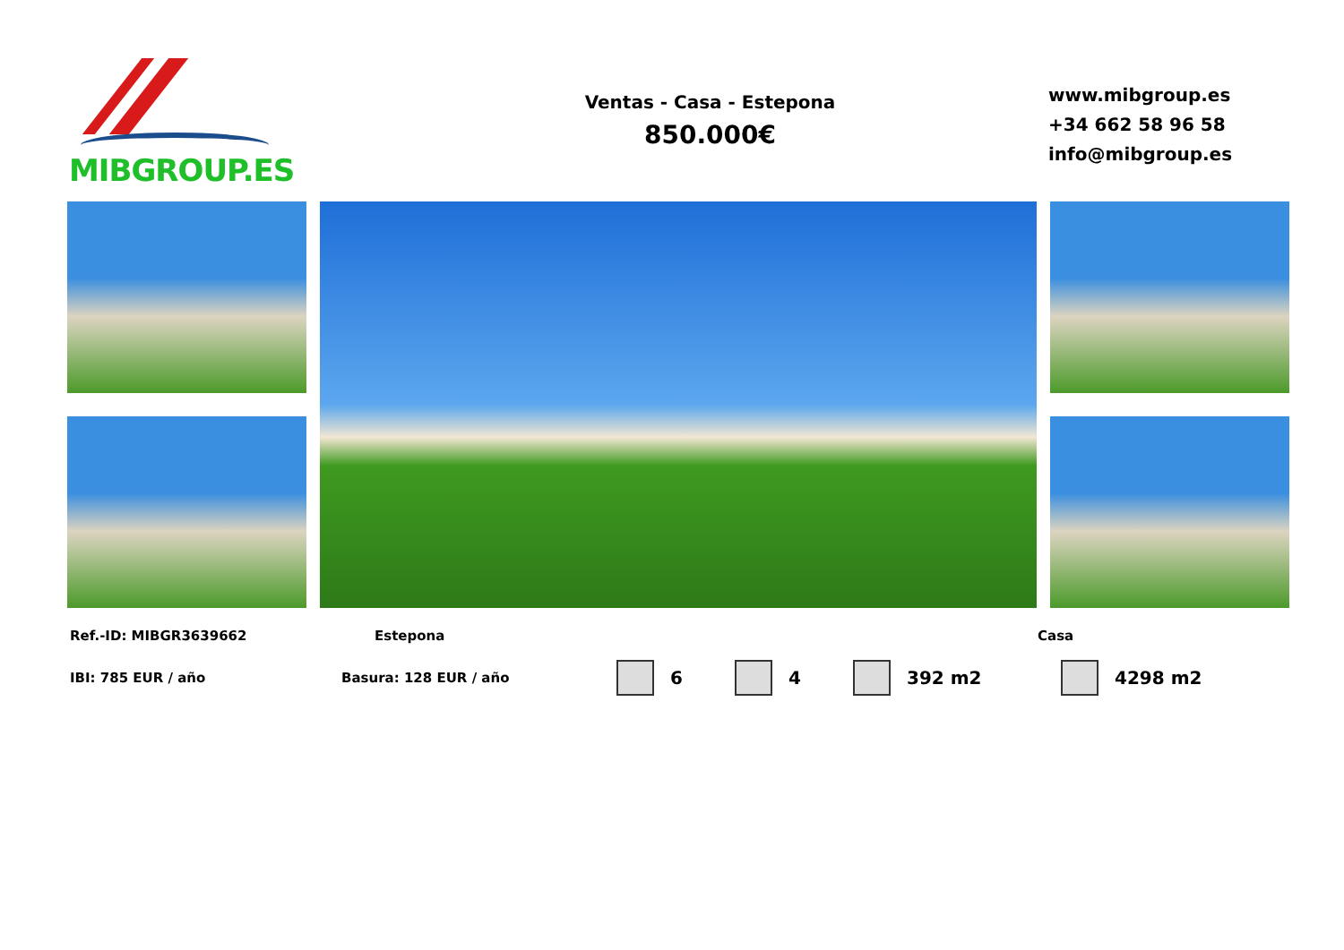MIBGROUP.ES
Ventas - Casa - Estepona
850.000€
www.mibgroup.es
+34 662 58 96 58
info@mibgroup.es
Ref.-ID: MIBGR3639662 Estepona Casa
IBI: 785 EUR / año Basura: 128 EUR / año 6 4 392 m2 4298 m2